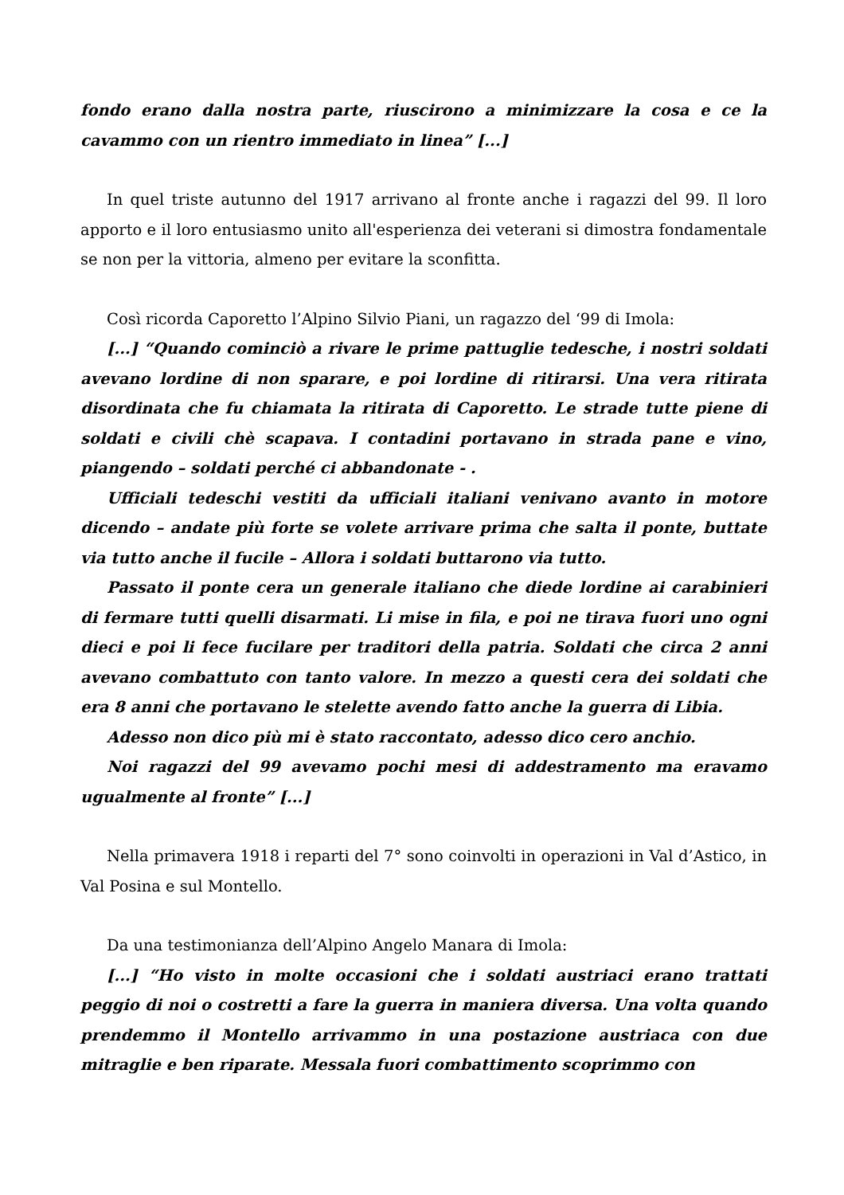fondo erano dalla nostra parte, riuscirono a minimizzare la cosa e ce la cavammo con un rientro immediato in linea” [...]
In quel triste autunno del 1917 arrivano al fronte anche i ragazzi del 99. Il loro apporto e il loro entusiasmo unito all'esperienza dei veterani si dimostra fondamentale se non per la vittoria, almeno per evitare la sconfitta.
Così ricorda Caporetto l’Alpino Silvio Piani, un ragazzo del ‘99 di Imola:
[...] “Quando cominciò a rivare le prime pattuglie tedesche, i nostri soldati avevano lordine di non sparare, e poi lordine di ritirarsi. Una vera ritirata disordinata che fu chiamata la ritirata di Caporetto. Le strade tutte piene di soldati e civili chè scapava. I contadini portavano in strada pane e vino, piangendo – soldati perché ci abbandonate - .
Ufficiali tedeschi vestiti da ufficiali italiani venivano avanto in motore dicendo – andate più forte se volete arrivare prima che salta il ponte, buttate via tutto anche il fucile – Allora i soldati buttarono via tutto.
Passato il ponte cera un generale italiano che diede lordine ai carabinieri di fermare tutti quelli disarmati. Li mise in fila, e poi ne tirava fuori uno ogni dieci e poi li fece fucilare per traditori della patria. Soldati che circa 2 anni avevano combattuto con tanto valore. In mezzo a questi cera dei soldati che era 8 anni che portavano le stelette avendo fatto anche la guerra di Libia.
Adesso non dico più mi è stato raccontato, adesso dico cero anchio.
Noi ragazzi del 99 avevamo pochi mesi di addestramento ma eravamo ugualmente al fronte” [...]
Nella primavera 1918 i reparti del 7° sono coinvolti in operazioni in Val d’Astico, in Val Posina e sul Montello.
Da una testimonianza dell’Alpino Angelo Manara di Imola:
[...] “Ho visto in molte occasioni che i soldati austriaci erano trattati peggio di noi o costretti a fare la guerra in maniera diversa. Una volta quando prendemmo il Montello arrivammo in una postazione austriaca con due mitraglie e ben riparate. Messala fuori combattimento scoprimmo con